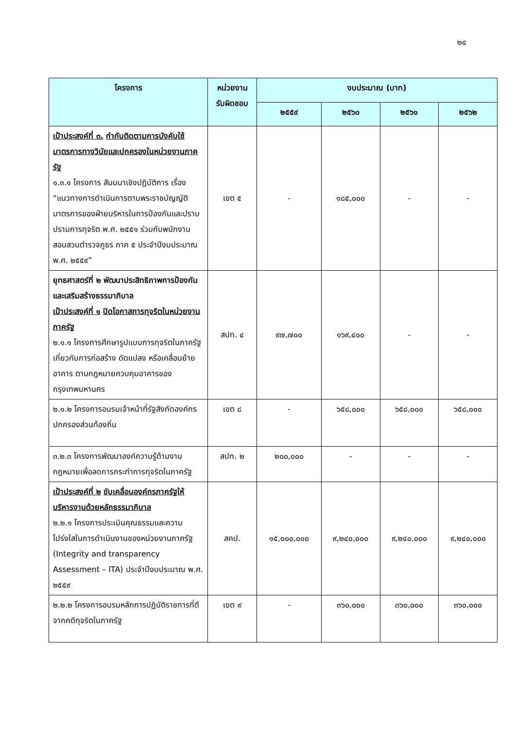๒๔
| โครงการ | หน่วยงาน รับผิดชอบ | งบประมาณ (บาท) | | | |
| --- | --- | --- | --- | --- | --- |
| | | ๒๕๕๙ | ๒๕๖๐ | ๒๕๖๑ | ๒๕๖๒ |
| เป้าประสงค์ที่ ๓. กำกับติดตามการบังคับใช้มาตรการทางวินัยและปกครองในหน่วยงานภาครัฐ ๑.๓.๑ โครงการ สัมมนาเชิงปฏิบัติการ เรื่อง “แนวทางการดำเนินการตามพระราชบัญญัติมาตรการของฝ่ายบริหารในการป้องกันและปราบปรามการทุจริต พ.ศ. ๒๕๕๑ ร่วมกับพนักงานสอบสวนตำรวจภูธร ภาค ๕ ประจำปีงบประมาณ พ.ศ. ๒๕๕๙” | เขต ๕ | - | ๑๘๕,๐๐๐ | - | - |
| ยุทธศาสตร์ที่ ๒ พัฒนาประสิทธิภาพการป้องกันและเสริมสร้างธรรมาภิบาล เป้าประสงค์ที่ ๑ ปิดโอกาสการทุจริตในหน่วยงานภาครัฐ ๒.๑.๑ โครงการศึกษารูปแบบการทุจริตในภาครัฐเกี่ยวกับการก่อสร้าง ดัดแปลง หรือเคลื่อนย้ายอาคาร ตามกฎหมายควบคุมอาคารของ กรุงเทพมหานคร | สปท. ๔ | ๙๗,๗๐๐ | ๑๖๙,๔๐๐ | - | - |
| ๒.๑.๒ โครงการอบรมเจ้าหน้าที่รัฐสังกัดองค์กรปกครองส่วนท้องถิ่น | เขต ๘ | - | ๖๕๘,๐๐๐ | ๖๕๘,๐๐๐ | ๖๕๘,๐๐๐ |
| ๓.๒.๓ โครงการพัฒนาองค์ความรู้ด้านงานกฎหมายเพื่อลดการกระทำการทุจริตในภาครัฐ | สปท. ๒ | ๒๐๐,๐๐๐ | - | - | - |
| เป้าประสงค์ที่ ๒ ขับเคลื่อนองค์กรภาครัฐให้บริหารงานด้วยหลักธรรมาภิบาล ๒.๒.๑ โครงการประเมินคุณธรรมและความโปร่งใสในการดำเนินงานของหน่วยงานภาครัฐ (Integrity and transparency Assessment – ITA) ประจำปีงบประมาณ พ.ศ. ๒๕๕๙ | สคป. | ๑๕,๐๐๐,๐๐๐ | ๙,๒๔๐,๐๐๐ | ๙,๒๔๐,๐๐๐ | ๙,๒๔๐,๐๐๐ |
| ๒.๒.๒ โครงการอบรมหลักการปฏิบัติราชการที่ดีจากคดีทุจริตในภาครัฐ | เขต ๙ | - | ๓๖๐,๐๐๐ | ๓๖๐,๐๐๐ | ๓๖๐,๐๐๐ |